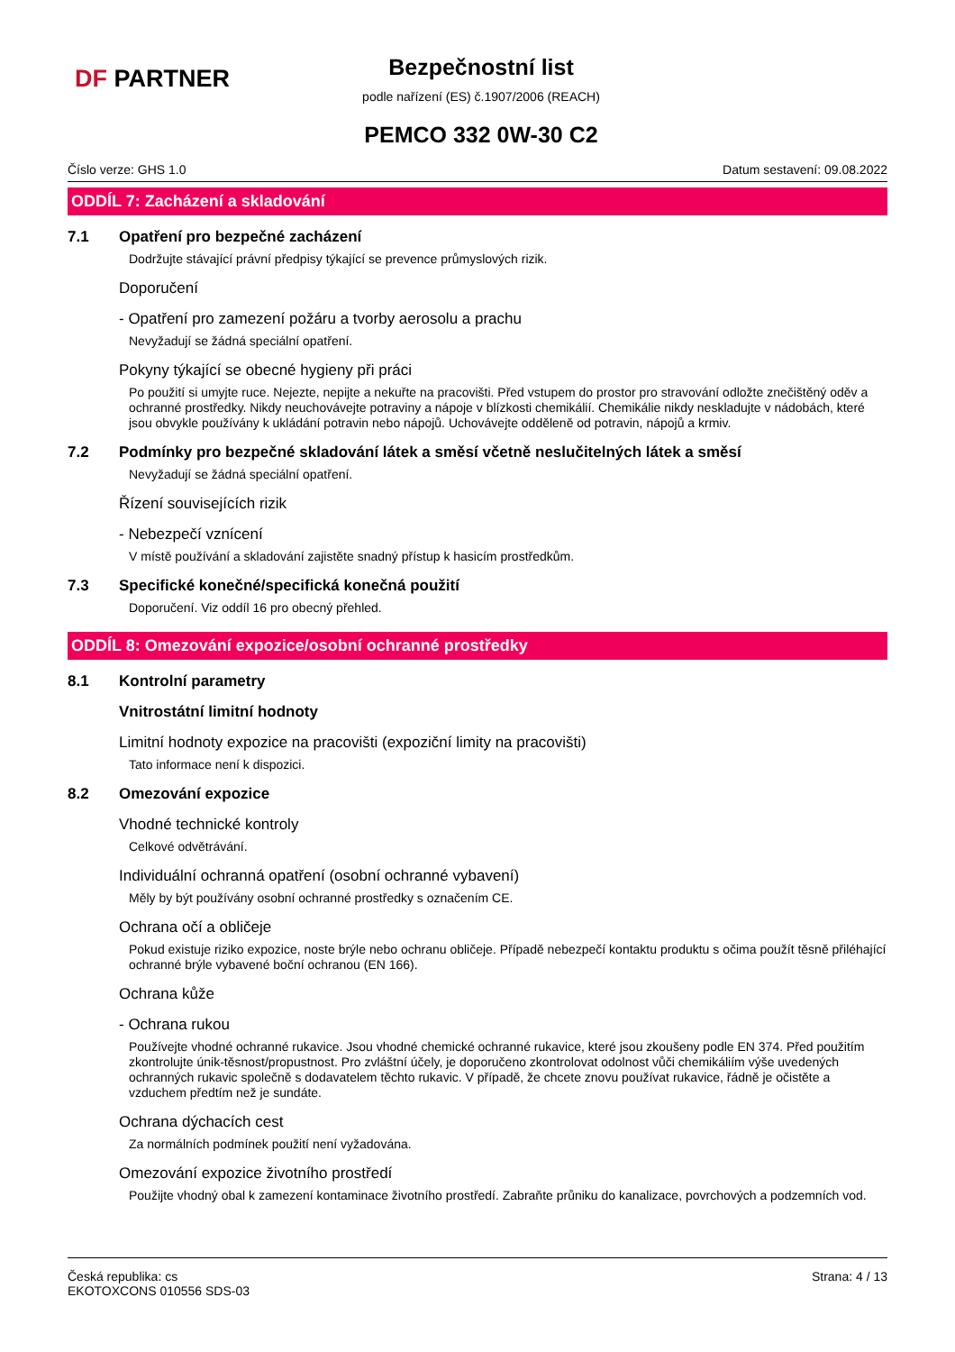DF PARTNER
Bezpečnostní list
podle nařízení (ES) č.1907/2006 (REACH)
PEMCO 332 0W-30 C2
Číslo verze: GHS 1.0 Datum sestavení: 09.08.2022
ODDÍL 7: Zacházení a skladování
7.1 Opatření pro bezpečné zacházení
Dodržujte stávající právní předpisy týkající se prevence průmyslových rizik.
Doporučení
- Opatření pro zamezení požáru a tvorby aerosolu a prachu
Nevyžadují se žádná speciální opatření.
Pokyny týkající se obecné hygieny při práci
Po použití si umyjte ruce. Nejezte, nepijte a nekuřte na pracovišti. Před vstupem do prostor pro stravování odložte znečištěný oděv a ochranné prostředky. Nikdy neuchovávejte potraviny a nápoje v blízkosti chemikálií. Chemikálie nikdy neskladujte v nádobách, které jsou obvykle používány k ukládání potravin nebo nápojů. Uchovávejte odděleně od potravin, nápojů a krmiv.
7.2 Podmínky pro bezpečné skladování látek a směsí včetně neslučitelných látek a směsí
Nevyžadují se žádná speciální opatření.
Řízení souvisejících rizik
- Nebezpečí vznícení
V místě používání a skladování zajistěte snadný přístup k hasicím prostředkům.
7.3 Specifické konečné/specifická konečná použití
Doporučení. Viz oddíl 16 pro obecný přehled.
ODDÍL 8: Omezování expozice/osobní ochranné prostředky
8.1 Kontrolní parametry
Vnitrostátní limitní hodnoty
Limitní hodnoty expozice na pracovišti (expoziční limity na pracovišti)
Tato informace není k dispozici.
8.2 Omezování expozice
Vhodné technické kontroly
Celkové odvětrávání.
Individuální ochranná opatření (osobní ochranné vybavení)
Měly by být používány osobní ochranné prostředky s označením CE.
Ochrana očí a obličeje
Pokud existuje riziko expozice, noste brýle nebo ochranu obličeje. Případě nebezpečí kontaktu produktu s očima použít těsně přiléhající ochranné brýle vybavené boční ochranou (EN 166).
Ochrana kůže
- Ochrana rukou
Používejte vhodné ochranné rukavice. Jsou vhodné chemické ochranné rukavice, které jsou zkoušeny podle EN 374. Před použitím zkontrolujte únik-těsnost/propustnost. Pro zvláštní účely, je doporučeno zkontrolovat odolnost vůči chemikáliím výše uvedených ochranných rukavic společně s dodavatelem těchto rukavic. V případě, že chcete znovu používat rukavice, řádně je očistěte a vzduchem předtím než je sundáte.
Ochrana dýchacích cest
Za normálních podmínek použití není vyžadována.
Omezování expozice životního prostředí
Použijte vhodný obal k zamezení kontaminace životního prostředí. Zabraňte průniku do kanalizace, povrchových a podzemních vod.
Česká republika: cs
EKOTOXCONS 010556 SDS-03 Strana: 4 / 13